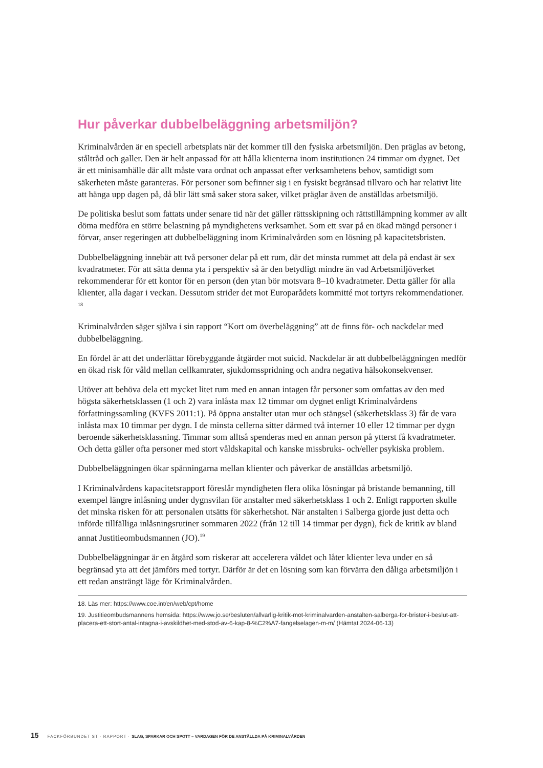Hur påverkar dubbelbeläggning arbetsmiljön?
Kriminalvården är en speciell arbetsplats när det kommer till den fysiska arbetsmiljön. Den präglas av betong, ståltråd och galler. Den är helt anpassad för att hålla klienterna inom institutionen 24 timmar om dygnet. Det är ett minisamhälle där allt måste vara ordnat och anpassat efter verksamhetens behov, samtidigt som säkerheten måste garanteras. För personer som befinner sig i en fysiskt begränsad tillvaro och har relativt lite att hänga upp dagen på, då blir lätt små saker stora saker, vilket präglar även de anställdas arbetsmiljö.
De politiska beslut som fattats under senare tid när det gäller rättsskipning och rättstillämpning kommer av allt döma medföra en större belastning på myndighetens verksamhet. Som ett svar på en ökad mängd personer i förvar, anser regeringen att dubbelbeläggning inom Kriminalvården som en lösning på kapacitetsbristen.
Dubbelbeläggning innebär att två personer delar på ett rum, där det minsta rummet att dela på endast är sex kvadratmeter. För att sätta denna yta i perspektiv så är den betydligt mindre än vad Arbetsmiljöverket rekommenderar för ett kontor för en person (den ytan bör motsvara 8–10 kvadratmeter. Detta gäller för alla klienter, alla dagar i veckan. Dessutom strider det mot Europarådets kommitté mot tortyrs rekommendationer. <sup>18</sup>
Kriminalvården säger själva i sin rapport “Kort om överbeläggning” att de finns för- och nackdelar med dubbelbeläggning.
En fördel är att det underlättar förebyggande åtgärder mot suicid. Nackdelar är att dubbel­beläggningen medför en ökad risk för våld mellan cellkamrater, sjukdomsspridning och andra negativa hälsokonsekvenser.
Utöver att behöva dela ett mycket litet rum med en annan intagen får personer som omfattas av den med högsta säkerhetsklassen (1 och 2) vara inlåsta max 12 timmar om dygnet enligt Kriminalvårdens författningssamling (KVFS 2011:1). På öppna anstalter utan mur och stängsel (säkerhetsklass 3) får de vara inlåsta max 10 timmar per dygn. I de minsta cellerna sitter därmed två interner 10 eller 12 timmar per dygn beroende säkerhetsklassning. Timmar som alltså spenderas med en annan person på ytterst få kvadratmeter. Och detta gäller ofta personer med stort våldskapital och kanske missbruks- och/eller psykiska problem.
Dubbelbeläggningen ökar spänningarna mellan klienter och påverkar de anställdas arbetsmiljö.
I Kriminalvårdens kapacitetsrapport föreslår myndigheten flera olika lösningar på bristande bemanning, till exempel längre inlåsning under dygnsvilan för anstalter med säkerhetsklass 1 och 2. Enligt rapporten skulle det minska risken för att personalen utsätts för säkerhetshot. När anstalten i Salberga gjorde just detta och införde tillfälliga inlåsningsrutiner sommaren 2022 (från 12 till 14 timmar per dygn), fick de kritik av bland annat Justitieombudsmannen (JO).<sup>19</sup>
Dubbelbeläggningar är en åtgärd som riskerar att accelerera våldet och låter klienter leva under en så begränsad yta att det jämförs med tortyr. Därför är det en lösning som kan förvärra den dåliga arbetsmiljön i ett redan ansträngt läge för Kriminalvården.
18. Läs mer: https://www.coe.int/en/web/cpt/home
19. Justitieombudsmannens hemsida: https://www.jo.se/besluten/allvarlig-kritik-mot-kriminalvarden-anstalten-salber­ga-for-brister-i-beslut-att-placera-ett-stort-antal-intagna-i-avskildhet-med-stod-av-6-kap-8-%C2%A7-fangelsela­gen-m-m/ (Hämtat 2024-06-13)
15 FACKFÖRBUNDET ST · RAPPORT · SLAG, SPARKAR OCH SPOTT – VARDAGEN FÖR DE ANSTÄLLDA PÅ KRIMINALVÅRDEN